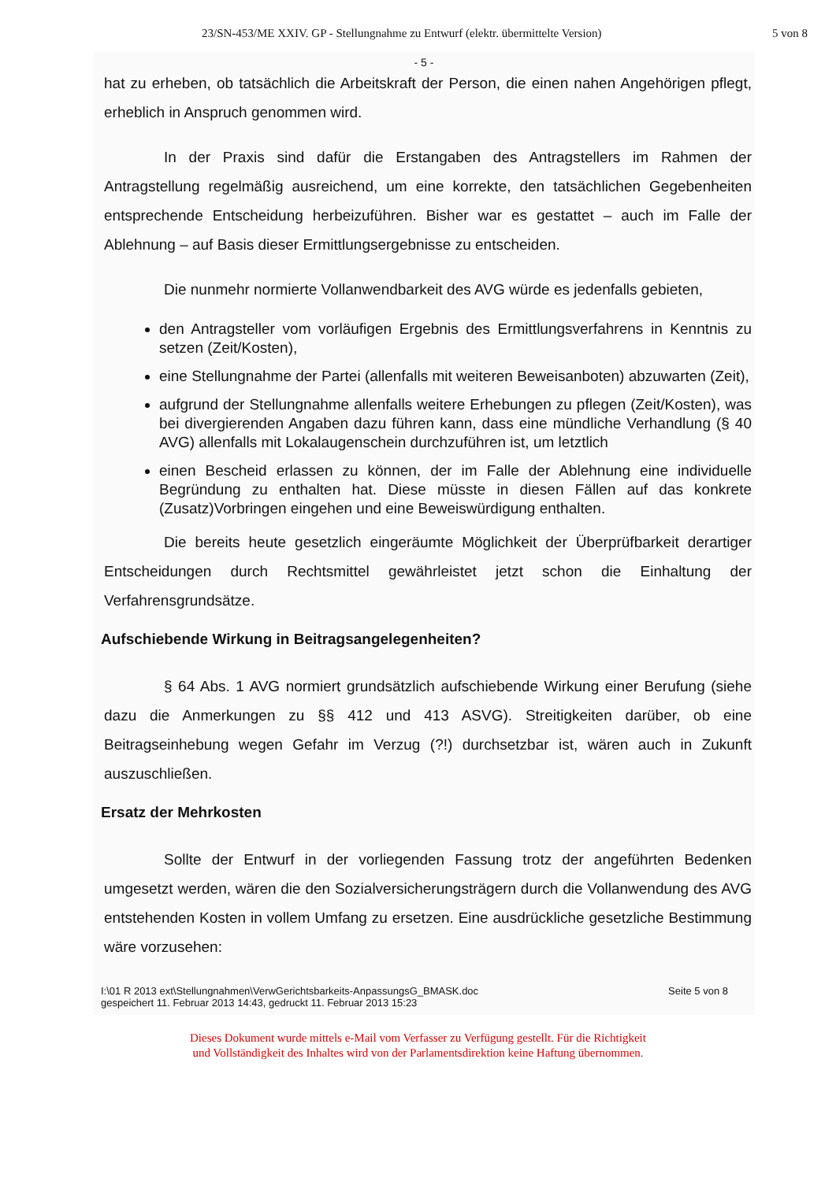23/SN-453/ME XXIV. GP - Stellungnahme zu Entwurf (elektr. übermittelte Version) 5 von 8
- 5 -
hat zu erheben, ob tatsächlich die Arbeitskraft der Person, die einen nahen Angehörigen pflegt, erheblich in Anspruch genommen wird.
In der Praxis sind dafür die Erstangaben des Antragstellers im Rahmen der Antragstellung regelmäßig ausreichend, um eine korrekte, den tatsächlichen Gegebenheiten entsprechende Entscheidung herbeizuführen. Bisher war es gestattet – auch im Falle der Ablehnung – auf Basis dieser Ermittlungsergebnisse zu entscheiden.
Die nunmehr normierte Vollanwendbarkeit des AVG würde es jedenfalls gebieten,
den Antragsteller vom vorläufigen Ergebnis des Ermittlungsverfahrens in Kenntnis zu setzen (Zeit/Kosten),
eine Stellungnahme der Partei (allenfalls mit weiteren Beweisanboten) abzuwarten (Zeit),
aufgrund der Stellungnahme allenfalls weitere Erhebungen zu pflegen (Zeit/Kosten), was bei divergierenden Angaben dazu führen kann, dass eine mündliche Verhandlung (§ 40 AVG) allenfalls mit Lokalaugenschein durchzuführen ist, um letztlich
einen Bescheid erlassen zu können, der im Falle der Ablehnung eine individuelle Begründung zu enthalten hat. Diese müsste in diesen Fällen auf das konkrete (Zusatz)Vorbringen eingehen und eine Beweiswürdigung enthalten.
Die bereits heute gesetzlich eingeräumte Möglichkeit der Überprüfbarkeit derartiger Entscheidungen durch Rechtsmittel gewährleistet jetzt schon die Einhaltung der Verfahrensgrundsätze.
Aufschiebende Wirkung in Beitragsangelegenheiten?
§ 64 Abs. 1 AVG normiert grundsätzlich aufschiebende Wirkung einer Berufung (siehe dazu die Anmerkungen zu §§ 412 und 413 ASVG). Streitigkeiten darüber, ob eine Beitragseinhebung wegen Gefahr im Verzug (?!) durchsetzbar ist, wären auch in Zukunft auszuschließen.
Ersatz der Mehrkosten
Sollte der Entwurf in der vorliegenden Fassung trotz der angeführten Bedenken umgesetzt werden, wären die den Sozialversicherungsträgern durch die Vollanwendung des AVG entstehenden Kosten in vollem Umfang zu ersetzen. Eine ausdrückliche gesetzliche Bestimmung wäre vorzusehen:
I:\01 R 2013 ext\Stellungnahmen\VerwGerichtsbarkeits-AnpassungsG_BMASK.doc
gespeichert 11. Februar 2013 14:43, gedruckt 11. Februar 2013 15:23 Seite 5 von 8
Dieses Dokument wurde mittels e-Mail vom Verfasser zu Verfügung gestellt. Für die Richtigkeit
und Vollständigkeit des Inhaltes wird von der Parlamentsdirektion keine Haftung übernommen.